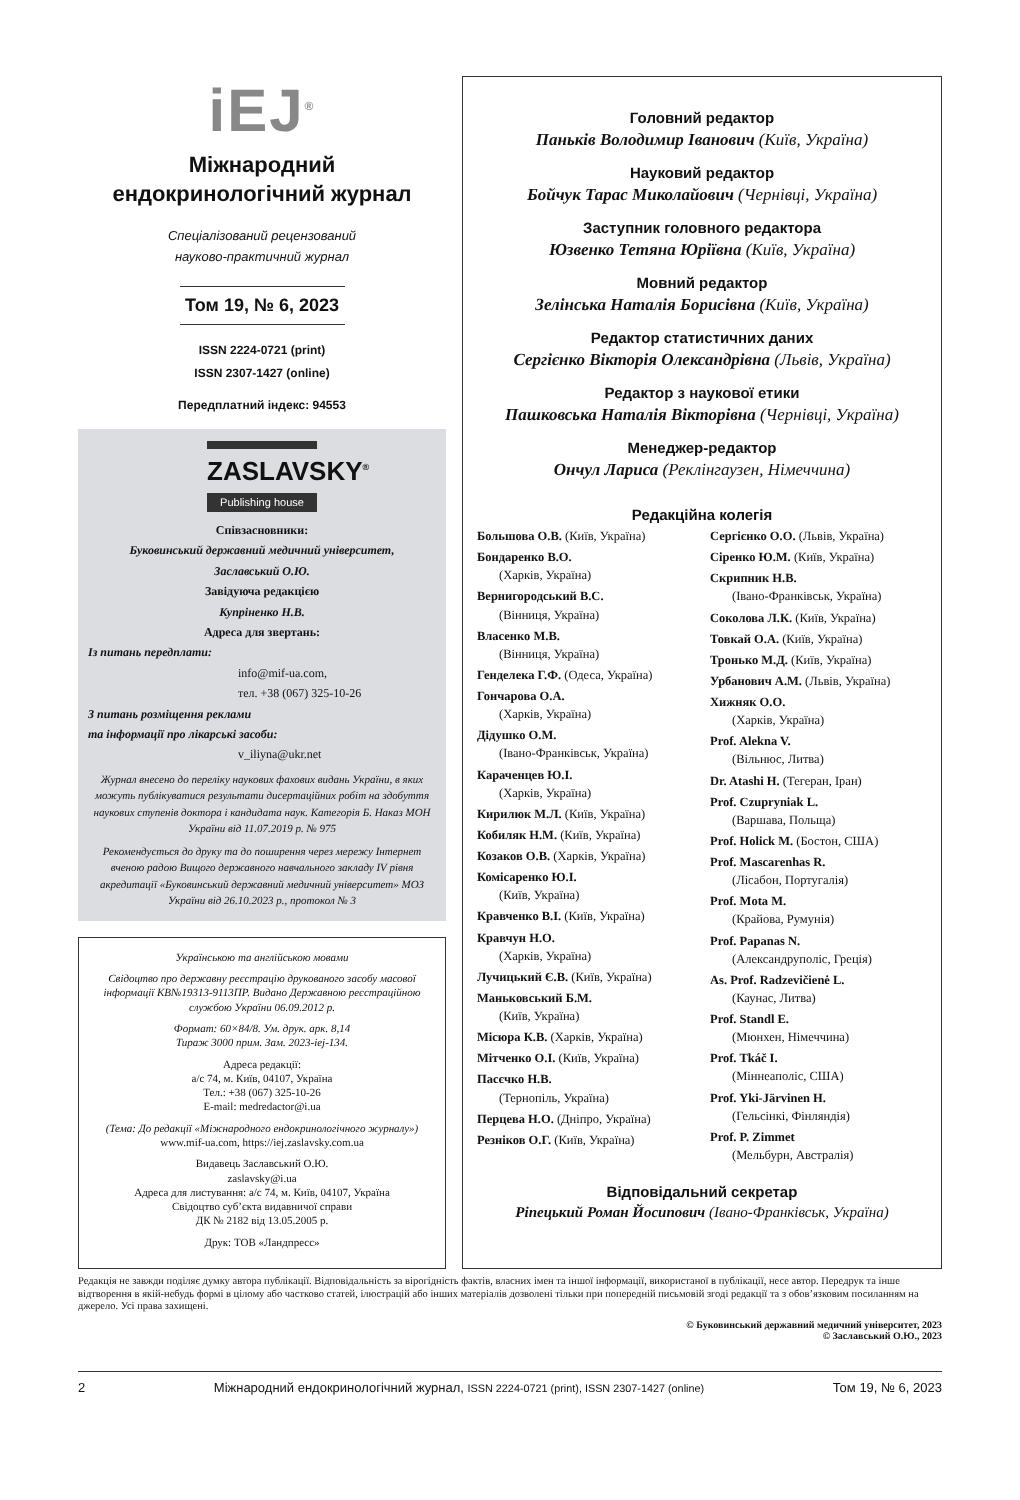iEJ<sup>®</sup>
Міжнародний
ендокринологічний журнал
Спеціалізований рецензований
науково-практичний журнал
Том 19, № 6, 2023
ISSN 2224-0721 (print)
ISSN 2307-1427 (online)
Передплатний індекс: 94553
ZASLAVSKY<sup>®</sup>
Publishing house
Співзасновники:
Буковинський державний медичний університет,
Заславський О.Ю.
Завідуюча редакцією
Купріненко Н.В.
Адреса для звертань:
Із питань передплати:
info@mif-ua.com,
тел. +38 (067) 325-10-26
З питань розміщення реклами
та інформації про лікарські засоби:
v_iliyna@ukr.net
Журнал внесено до переліку наукових фахових видань України, в яких можуть публікуватися результати дисертаційних робіт на здобуття наукових ступенів доктора і кандидата наук. Категорія Б. Наказ МОН України від 11.07.2019 р. № 975
Рекомендується до друку та до поширення через мережу Інтернет вченою радою Вищого державного навчального закладу IV рівня акредитації «Буковинський державний медичний університет» МОЗ України від 26.10.2023 р., протокол № 3
Українською та англійською мовами
Свідоцтво про державну реєстрацію друкованого засобу масової інформації КВ№19313-9113ПР. Видано Державною реєстраційною службою України 06.09.2012 р.
Формат: 60×84/8. Ум. друк. арк. 8,14
Тираж 3000 прим. Зам. 2023-iej-134.
Адреса редакції:
а/с 74, м. Київ, 04107, Україна
Тел.: +38 (067) 325-10-26
E-mail: medredactor@i.ua
(Тема: До редакції «Міжнародного ендокринологічного журналу»)
www.mif-ua.com, https://iej.zaslavsky.com.ua
Видавець Заславський О.Ю.
zaslavsky@i.ua
Адреса для листування: а/с 74, м. Київ, 04107, Україна
Свідоцтво суб’єкта видавничої справи
ДК № 2182 від 13.05.2005 р.
Друк: ТОВ «Ландпресс»
Головний редактор
Паньків Володимир Іванович (Київ, Україна)
Науковий редактор
Бойчук Тарас Миколайович (Чернівці, Україна)
Заступник головного редактора
Юзвенко Тетяна Юріївна (Київ, Україна)
Мовний редактор
Зелінська Наталія Борисівна (Київ, Україна)
Редактор статистичних даних
Сергієнко Вікторія Олександрівна (Львів, Україна)
Редактор з наукової етики
Пашковська Наталія Вікторівна (Чернівці, Україна)
Менеджер-редактор
Ончул Лариса (Реклінгаузен, Німеччина)
Редакційна колегія
Большова О.В. (Київ, Україна)
Бондаренко В.О.
(Харків, Україна)
Вернигородський В.С.
(Вінниця, Україна)
Власенко М.В.
(Вінниця, Україна)
Генделека Г.Ф. (Одеса, Україна)
Гончарова О.А.
(Харків, Україна)
Дідушко О.М.
(Івано-Франківськ, Україна)
Караченцев Ю.І.
(Харків, Україна)
Кирилюк М.Л. (Київ, Україна)
Кобиляк Н.М. (Київ, Україна)
Козаков О.В. (Харків, Україна)
Комісаренко Ю.І.
(Київ, Україна)
Кравченко В.І. (Київ, Україна)
Кравчун Н.О.
(Харків, Україна)
Лучицький Є.В. (Київ, Україна)
Маньковський Б.М.
(Київ, Україна)
Місюра К.В. (Харків, Україна)
Мітченко О.І. (Київ, Україна)
Пасєчко Н.В.
(Тернопіль, Україна)
Перцева Н.О. (Дніпро, Україна)
Резніков О.Г. (Київ, Україна)
Сергієнко О.О. (Львів, Україна)
Сіренко Ю.М. (Київ, Україна)
Скрипник Н.В.
(Івано-Франківськ, Україна)
Соколова Л.К. (Київ, Україна)
Товкай О.А. (Київ, Україна)
Тронько М.Д. (Київ, Україна)
Урбанович А.М. (Львів, Україна)
Хижняк О.О.
(Харків, Україна)
Prof. Alekna V.
(Вільнюс, Литва)
Dr. Atashi H. (Тегеран, Іран)
Prof. Czupryniak L.
(Варшава, Польща)
Prof. Holick M. (Бостон, США)
Prof. Mascarenhas R.
(Лісабон, Португалія)
Prof. Mota M.
(Крайова, Румунія)
Prof. Papanas N.
(Александруполіс, Греція)
As. Prof. Radzevičienė L.
(Каунас, Литва)
Prof. Standl E.
(Мюнхен, Німеччина)
Prof. Tkáč I.
(Міннеаполіс, США)
Prof. Yki-Järvinen H.
(Гельсінкі, Фінляндія)
Prof. P. Zimmet
(Мельбурн, Австралія)
Відповідальний секретар
Ріпецький Роман Йосипович (Івано-Франківськ, Україна)
Редакція не завжди поділяє думку автора публікації. Відповідальність за вірогідність фактів, власних імен та іншої інформації, використаної в публікації, несе автор. Передрук та інше відтворення в якій-небудь формі в цілому або частково статей, ілюстрацій або інших матеріалів дозволені тільки при попередній письмовій згоді редакції та з обов’язковим посиланням на джерело. Усі права захищені.
© Буковинський державний медичний університет, 2023
© Заславський О.Ю., 2023
2 Міжнародний ендокринологічний журнал, ISSN 2224-0721 (print), ISSN 2307-1427 (online) Том 19, № 6, 2023